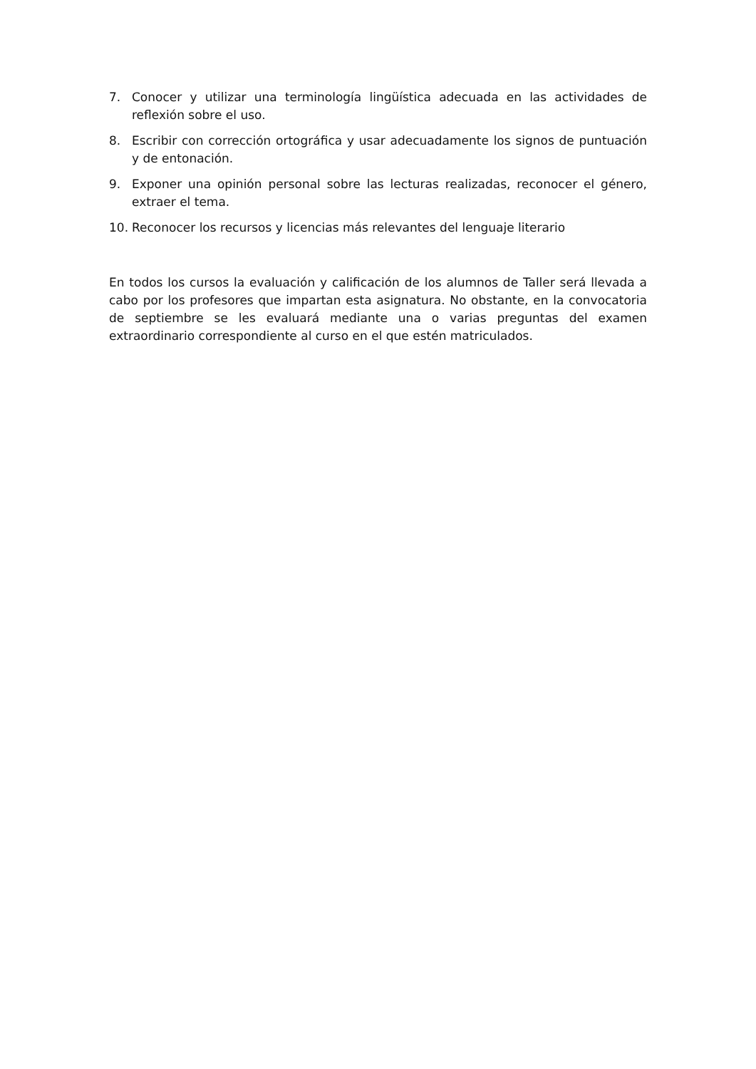7. Conocer y utilizar una terminología lingüística adecuada en las actividades de reflexión sobre el uso.
8. Escribir con corrección ortográfica y usar adecuadamente los signos de puntuación y de entonación.
9. Exponer una opinión personal sobre las lecturas realizadas, reconocer el género, extraer el tema.
10. Reconocer los recursos y licencias más relevantes del lenguaje literario
En todos los cursos la evaluación y calificación de los alumnos de Taller será llevada a cabo por los profesores que impartan esta asignatura. No obstante, en la convocatoria de septiembre se les evaluará mediante una o varias preguntas del examen extraordinario correspondiente al curso en el que estén matriculados.